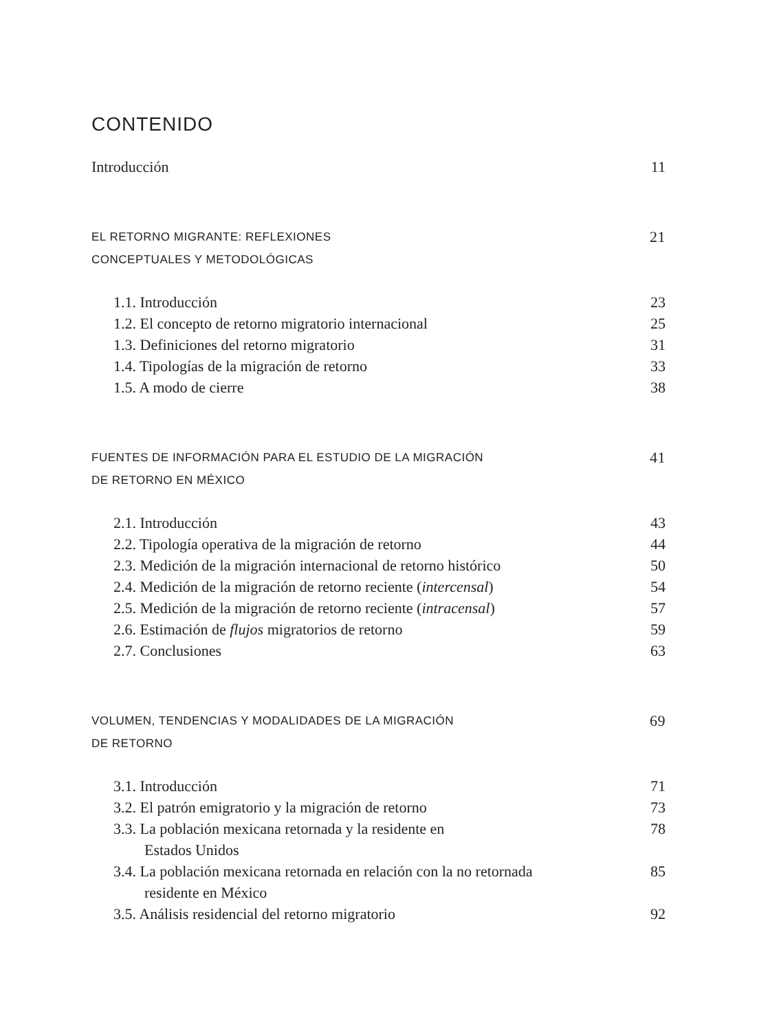CONTENIDO
Introducción 11
EL RETORNO MIGRANTE: REFLEXIONES
CONCEPTUALES Y METODOLÓGICAS 21
1.1. Introducción 23
1.2. El concepto de retorno migratorio internacional 25
1.3. Definiciones del retorno migratorio 31
1.4. Tipologías de la migración de retorno 33
1.5. A modo de cierre 38
FUENTES DE INFORMACIÓN PARA EL ESTUDIO DE LA MIGRACIÓN
DE RETORNO EN MÉXICO 41
2.1. Introducción 43
2.2. Tipología operativa de la migración de retorno 44
2.3. Medición de la migración internacional de retorno histórico 50
2.4. Medición de la migración de retorno reciente (intercensal) 54
2.5. Medición de la migración de retorno reciente (intracensal) 57
2.6. Estimación de flujos migratorios de retorno 59
2.7. Conclusiones 63
VOLUMEN, TENDENCIAS Y MODALIDADES DE LA MIGRACIÓN
DE RETORNO 69
3.1. Introducción 71
3.2. El patrón emigratorio y la migración de retorno 73
3.3. La población mexicana retornada y la residente en
Estados Unidos 78
3.4. La población mexicana retornada en relación con la no retornada
residente en México 85
3.5. Análisis residencial del retorno migratorio 92